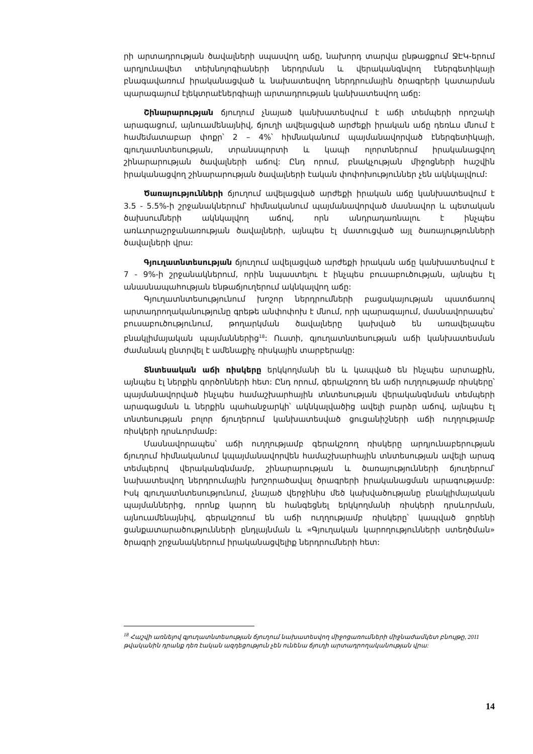րի արտադրության ծավալների սպասվող աճը, նախորդ տարվա ընթացքում ՋԷԿ-երում արդյունավետ տեխնոլոգիաների ներդրման և վերականգնվող էներգետիկայի բնագավառում իրականացված և նախատեսվող ներդրումային ծրագրերի կատարման պարագայում էլեկտրաէներգիայի արտադրության կանխատեսվող աճը:
Շինարարության ճյուղում չնայած կանխատեսվում է աճի տեմպերի որոշակի արագացում, այնուամենայնիվ, ճյուղի ավելացված արժեքի իրական աճը դեռևս մնում է համեմատաբար փոքր՝ 2 – 4%՝ հիմնականում պայմանավորված էներգետիկայի, գյուղատնտեսության, տրանսպորտի և կապի ոլորտներում իրականացվող շինարարության ծավալների աճով: Ընդ որում, բնակչության միջոցների հաշվին իրականացվող շինարարության ծավալների էական փոփոխություններ չեն ակնկալվում:
Ծառայությունների ճյուղում ավելացված արժեքի իրական աճը կանխատեսվում է 3.5 - 5.5%-ի շրջանակներում՝ հիմնականում պայմանավորված մասնավոր և պետական ծախսումների ակնկալվող աճով, որն անդրադառնալու է ինչպես առևտրաշրջանառության ծավալների, այնպես էլ մատուցված այլ ծառայությունների ծավալների վրա:
Գյուղատնտեսության ճյուղում ավելացված արժեքի իրական աճը կանխատեսվում է 7 - 9%-ի շրջանակներում, որին նպաստելու է ինչպես բուսաբուծության, այնպես էլ անասնապահության ենթաճյուղերում ակնկալվող աճը:
Գյուղատնտեսությունում խոշոր ներդրումների բացակայության պատճառով արտադրողականությունը գրեթե անփոփոխ է մնում, որի պարագայում, մասնավորապես՝ բուսաբուծությունում, թողարկման ծավալները կախված են առավելապես բնակլիմայական պայմաններից<sup>18</sup>: Ուստի, գյուղատնտեսության աճի կանխատեսման ժամանակ ընտրվել է ամենաքիչ ռիսկային տարբերակը:
Տնտեսական աճի ռիսկերը երկկողմանի են և կապված են ինչպես արտաքին, այնպես էլ ներքին գործոնների հետ: Ընդ որում, գերակշռող են աճի ուղղությամբ ռիսկերը՝ պայմանավորված ինչպես համաշխարհային տնտեսության վերականգնման տեմպերի արագացման և ներքին պահանջարկի՝ ակնկալվածից ավելի բարձր աճով, այնպես էլ տնտեսության բոլոր ճյուղերում կանխատեսված ցուցանիշների աճի ուղղությամբ ռիսկերի դրսևորմամբ:
Մասնավորապես՝ աճի ուղղությամբ գերակշռող ռիսկերը արդյունաբերության ճյուղում հիմնականում կպայմանավորվեն համաշխարհային տնտեսության ավելի արագ տեմպերով վերականգնմամբ, շինարարության և ծառայությունների ճյուղերում՝ նախատեսվող ներդրումային խոշորածավալ ծրագրերի իրականացման արագությամբ: Իսկ գյուղատնտեսությունում, չնայած վերջինիս մեծ կախվածությանը բնակլիմայական պայմաններից, որոնք կարող են հանգեցնել երկկողմանի ռիսկերի դրսևորման, այնուամենայնիվ, գերակշռում են աճի ուղղությամբ ռիսկերը՝ կապված ցորենի ցանքատարածությունների ընդլայնման և «Գյուղական կարողությունների ստեղծման» ծրագրի շրջանակներում իրականացվելիք ներդրումների հետ:
<sup>18</sup> Հաշվի առնելով գյուղատնտեսության ճյուղում նախատեսվող միջոցառումների միջնաժամկետ բնույթը, 2011 թվականին դրանք դեռ էական ազդեցություն չեն ունենա ճյուղի արտադրողականության վրա:
14